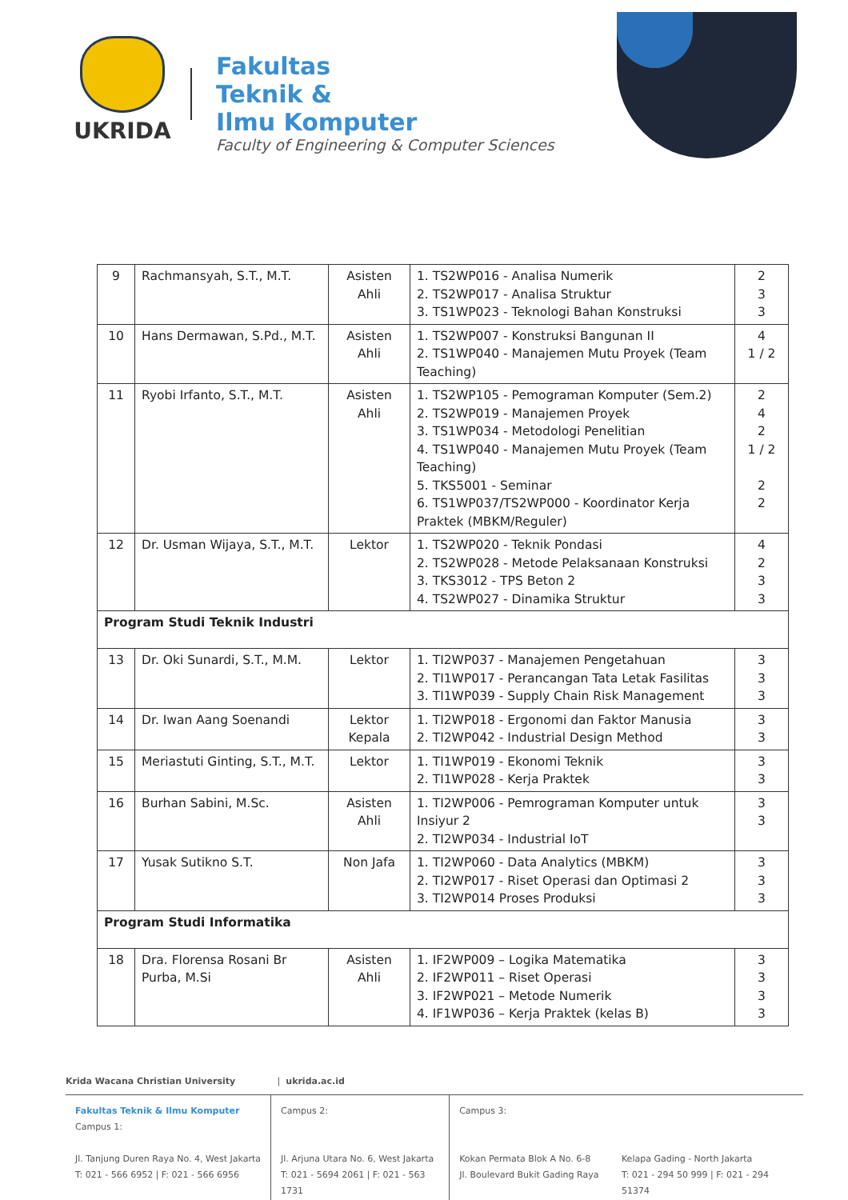UKRIDA
Fakultas
Teknik &
Ilmu Komputer
Faculty of Engineering & Computer Sciences
| 9 | Rachmansyah, S.T., M.T. | Asisten Ahli | 1. TS2WP016 - Analisa Numerik 2. TS2WP017 - Analisa Struktur 3. TS1WP023 - Teknologi Bahan Konstruksi | 2 3 3 |
| 10 | Hans Dermawan, S.Pd., M.T. | Asisten Ahli | 1. TS2WP007 - Konstruksi Bangunan II 2. TS1WP040 - Manajemen Mutu Proyek (Team Teaching) | 4 1 / 2 |
| 11 | Ryobi Irfanto, S.T., M.T. | Asisten Ahli | 1. TS2WP105 - Pemograman Komputer (Sem.2) 2. TS2WP019 - Manajemen Proyek 3. TS1WP034 - Metodologi Penelitian 4. TS1WP040 - Manajemen Mutu Proyek (Team Teaching) 5. TKS5001 - Seminar 6. TS1WP037/TS2WP000 - Koordinator Kerja Praktek (MBKM/Reguler) | 2 4 2 1 / 2 2 2 |
| 12 | Dr. Usman Wijaya, S.T., M.T. | Lektor | 1. TS2WP020 - Teknik Pondasi 2. TS2WP028 - Metode Pelaksanaan Konstruksi 3. TKS3012 - TPS Beton 2 4. TS2WP027 - Dinamika Struktur | 4 2 3 3 |
| Program Studi Teknik Industri | | | | |
| 13 | Dr. Oki Sunardi, S.T., M.M. | Lektor | 1. TI2WP037 - Manajemen Pengetahuan 2. TI1WP017 - Perancangan Tata Letak Fasilitas 3. TI1WP039 - Supply Chain Risk Management | 3 3 3 |
| 14 | Dr. Iwan Aang Soenandi | Lektor Kepala | 1. TI2WP018 - Ergonomi dan Faktor Manusia 2. TI2WP042 - Industrial Design Method | 3 3 |
| 15 | Meriastuti Ginting, S.T., M.T. | Lektor | 1. TI1WP019 - Ekonomi Teknik 2. TI1WP028 - Kerja Praktek | 3 3 |
| 16 | Burhan Sabini, M.Sc. | Asisten Ahli | 1. TI2WP006 - Pemrograman Komputer untuk Insiyur 2 2. TI2WP034 - Industrial IoT | 3 3 |
| 17 | Yusak Sutikno S.T. | Non Jafa | 1. TI2WP060 - Data Analytics (MBKM) 2. TI2WP017 - Riset Operasi dan Optimasi 2 3. TI2WP014 Proses Produksi | 3 3 3 |
| Program Studi Informatika | | | | |
| 18 | Dra. Florensa Rosani Br Purba, M.Si | Asisten Ahli | 1. IF2WP009 – Logika Matematika 2. IF2WP011 – Riset Operasi 3. IF2WP021 – Metode Numerik 4. IF1WP036 – Kerja Praktek (kelas B) | 3 3 3 3 |
Krida Wacana Christian University | ukrida.ac.id
Fakultas Teknik & Ilmu Komputer
Campus 1:
Jl. Tanjung Duren Raya No. 4, West Jakarta
T: 021 - 566 6952 | F: 021 - 566 6956
Campus 2:
Jl. Arjuna Utara No. 6, West Jakarta
T: 021 - 5694 2061 | F: 021 - 563 1731
Campus 3:
Kokan Permata Blok A No. 6-8
Jl. Boulevard Bukit Gading Raya
Kelapa Gading - North Jakarta
T: 021 - 294 50 999 | F: 021 - 294 51374